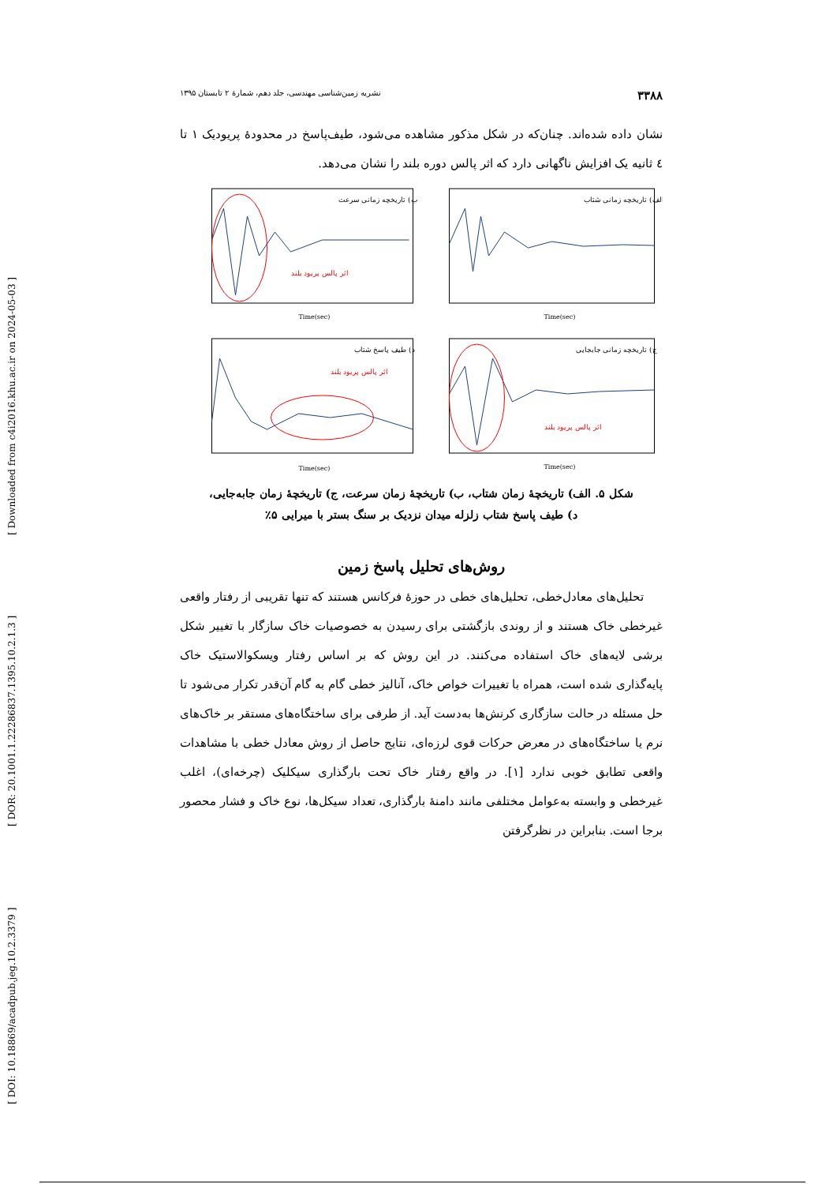[ DOI: 10.18869/acadpub.jeg.10.2.3379 ] [ DOR: 20.1001.1.22286837.1395.10.2.1.3 ] [ Downloaded from c4i2016.khu.ac.ir on 2024-05-03 ]
۳۳۸۸ نشریه زمین‌شناسی مهندسی، جلد دهم، شمارهٔ ۲ تابستان ۱۳۹۵
نشان داده شده‌اند. چنان‌که در شکل مذکور مشاهده می‌شود، طیف‌پاسخ در محدودهٔ پریودیک ۱ تا ٤ ثانیه یک افزایش ناگهانی دارد که اثر پالس دوره بلند را نشان می‌دهد.
الف) تاریخچه زمانی شتاب
Time(sec)
ب) تاریخچه زمانی سرعت
اثر پالس پریود بلند
Time(sec)
ج) تاریخچه زمانی جابجایی
اثر پالس پریود بلند
Time(sec)
د) طیف پاسخ شتاب
اثر پالس پریود بلند
Time(sec)
شکل ۵. الف) تاریخچهٔ زمان شتاب، ب) تاریخچهٔ زمان سرعت، ج) تاریخچهٔ زمان جابه‌جایی،
د) طیف پاسخ شتاب زلزله میدان نزدیک بر سنگ بستر با میرایی ۵٪
روش‌های تحلیل پاسخ زمین
تحلیل‌های معادل‌خطی، تحلیل‌های خطی در حوزهٔ فرکانس هستند که تنها تقریبی از رفتار واقعی غیرخطی خاک هستند و از روندی بازگشتی برای رسیدن به خصوصیات خاک سازگار با تغییر شکل برشی لایه‌های خاک استفاده می‌کنند. در این روش که بر اساس رفتار ویسکوالاستیک خاک پایه‌گذاری شده است، همراه با تغییرات خواص خاک، آنالیز خطی گام به گام آن‌قدر تکرار می‌شود تا حل مسئله در حالت سازگاری کرنش‌ها به‌دست آید. از طرفی برای ساختگاه‌های مستقر بر خاک‌های نرم یا ساختگاه‌های در معرض حرکات قوی لرزه‌ای، نتایج حاصل از روش معادل خطی با مشاهدات واقعی تطابق خوبی ندارد [۱]. در واقع رفتار خاک تحت بارگذاری سیکلیک (چرخه‌ای)، اغلب غیرخطی و وابسته به‌عوامل مختلفی مانند دامنهٔ بارگذاری، تعداد سیکل‌ها، نوع خاک و فشار محصور برجا است. بنابراین در نظرگرفتن